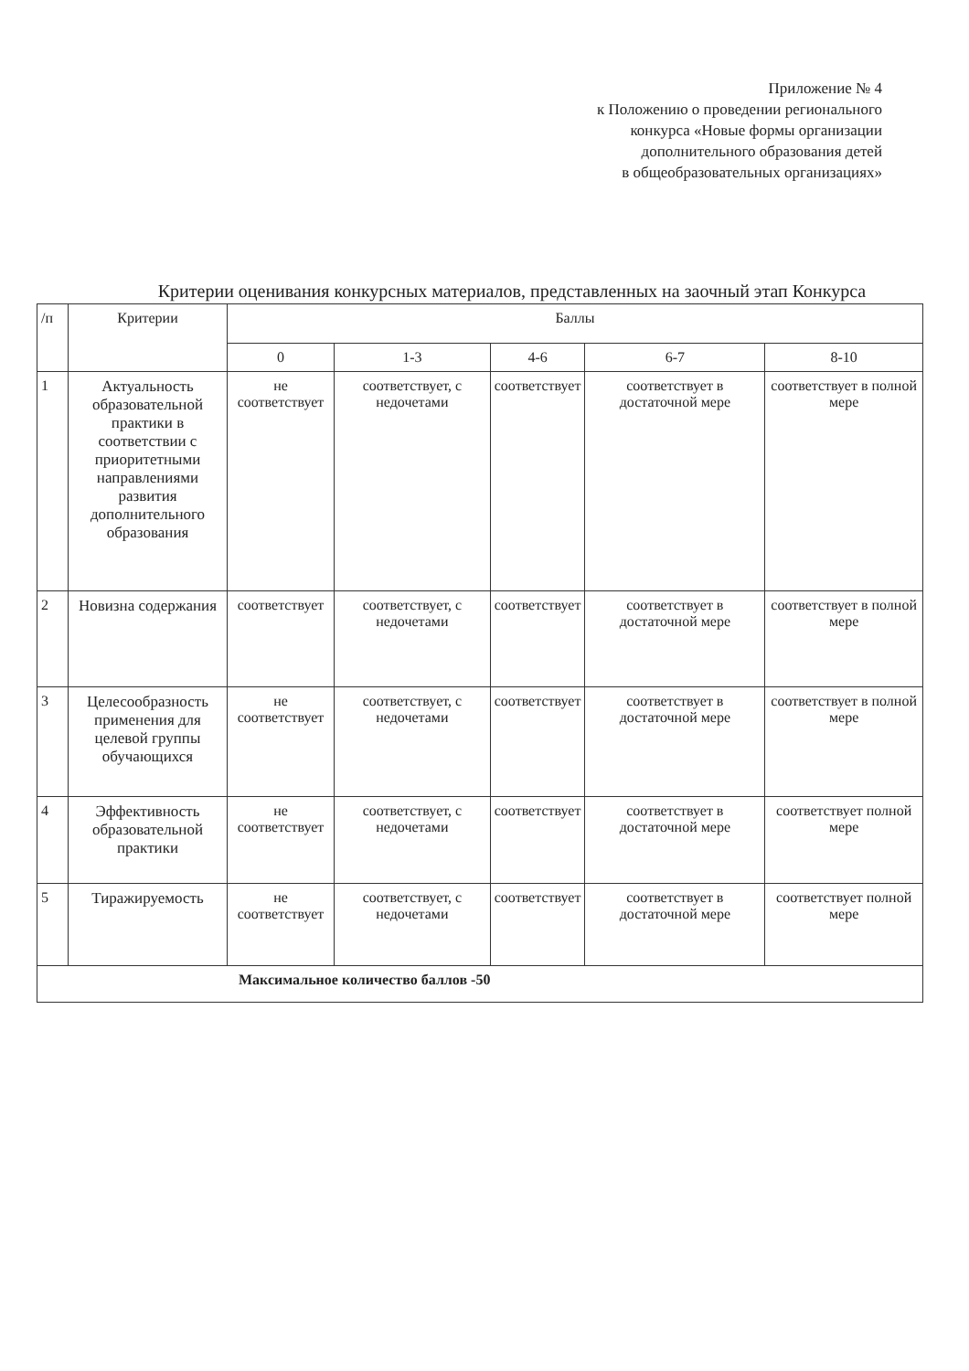Приложение № 4
к Положению о проведении регионального
конкурса «Новые формы организации
дополнительного образования детей
в общеобразовательных организациях»
Критерии оценивания конкурсных материалов, представленных на заочный этап Конкурса
| /п | Критерии | Баллы | | | | |
| --- | --- | --- | --- | --- | --- | --- |
| | | 0 | 1-3 | 4-6 | 6-7 | 8-10 |
| 1 | Актуальность образовательной практики в соответствии с приоритетными направлениями развития дополнительного образования | не соответствует | соответствует, с недочетами | соответствует | соответствует в достаточной мере | соответствует в полной мере |
| 2 | Новизна содержания | соответствует | соответствует, с недочетами | соответствует | соответствует в достаточной мере | соответствует в полной мере |
| 3 | Целесообразность применения для целевой группы обучающихся | не соответствует | соответствует, с недочетами | соответствует | соответствует в достаточной мере | соответствует в полной мере |
| 4 | Эффективность образовательной практики | не соответствует | соответствует, с недочетами | соответствует | соответствует в достаточной мере | соответствует полной мере |
| 5 | Тиражируемость | не соответствует | соответствует, с недочетами | соответствует | соответствует в достаточной мере | соответствует полной мере |
| Максимальное количество баллов -50 | | | | | | |